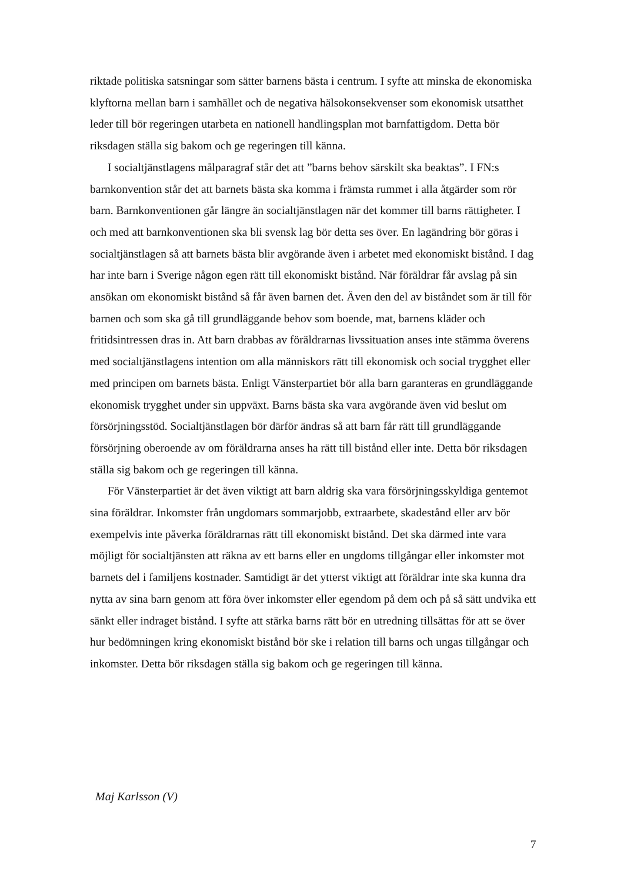riktade politiska satsningar som sätter barnens bästa i centrum. I syfte att minska de ekonomiska klyftorna mellan barn i samhället och de negativa hälsokonsekvenser som ekonomisk utsatthet leder till bör regeringen utarbeta en nationell handlingsplan mot barnfattigdom. Detta bör riksdagen ställa sig bakom och ge regeringen till känna.
I socialtjänstlagens målparagraf står det att ”barns behov särskilt ska beaktas”. I FN:s barnkonvention står det att barnets bästa ska komma i främsta rummet i alla åtgärder som rör barn. Barnkonventionen går längre än socialtjänstlagen när det kommer till barns rättigheter. I och med att barnkonventionen ska bli svensk lag bör detta ses över. En lagändring bör göras i socialtjänstlagen så att barnets bästa blir avgörande även i arbetet med ekonomiskt bistånd. I dag har inte barn i Sverige någon egen rätt till ekonomiskt bistånd. När föräldrar får avslag på sin ansökan om ekonomiskt bistånd så får även barnen det. Även den del av biståndet som är till för barnen och som ska gå till grundläggande behov som boende, mat, barnens kläder och fritidsintressen dras in. Att barn drabbas av föräldrarnas livssituation anses inte stämma överens med socialtjänstlagens intention om alla människors rätt till ekonomisk och social trygghet eller med principen om barnets bästa. Enligt Vänsterpartiet bör alla barn garanteras en grundläggande ekonomisk trygghet under sin uppväxt. Barns bästa ska vara avgörande även vid beslut om försörjningsstöd. Socialtjänstlagen bör därför ändras så att barn får rätt till grundläggande försörjning oberoende av om föräldrarna anses ha rätt till bistånd eller inte. Detta bör riksdagen ställa sig bakom och ge regeringen till känna.
För Vänsterpartiet är det även viktigt att barn aldrig ska vara försörjningsskyldiga gentemot sina föräldrar. Inkomster från ungdomars sommarjobb, extraarbete, skadestånd eller arv bör exempelvis inte påverka föräldrarnas rätt till ekonomiskt bistånd. Det ska därmed inte vara möjligt för socialtjänsten att räkna av ett barns eller en ungdoms tillgångar eller inkomster mot barnets del i familjens kostnader. Samtidigt är det ytterst viktigt att föräldrar inte ska kunna dra nytta av sina barn genom att föra över inkomster eller egendom på dem och på så sätt undvika ett sänkt eller indraget bistånd. I syfte att stärka barns rätt bör en utredning tillsättas för att se över hur bedömningen kring ekonomiskt bistånd bör ske i relation till barns och ungas tillgångar och inkomster. Detta bör riksdagen ställa sig bakom och ge regeringen till känna.
Maj Karlsson (V)
7